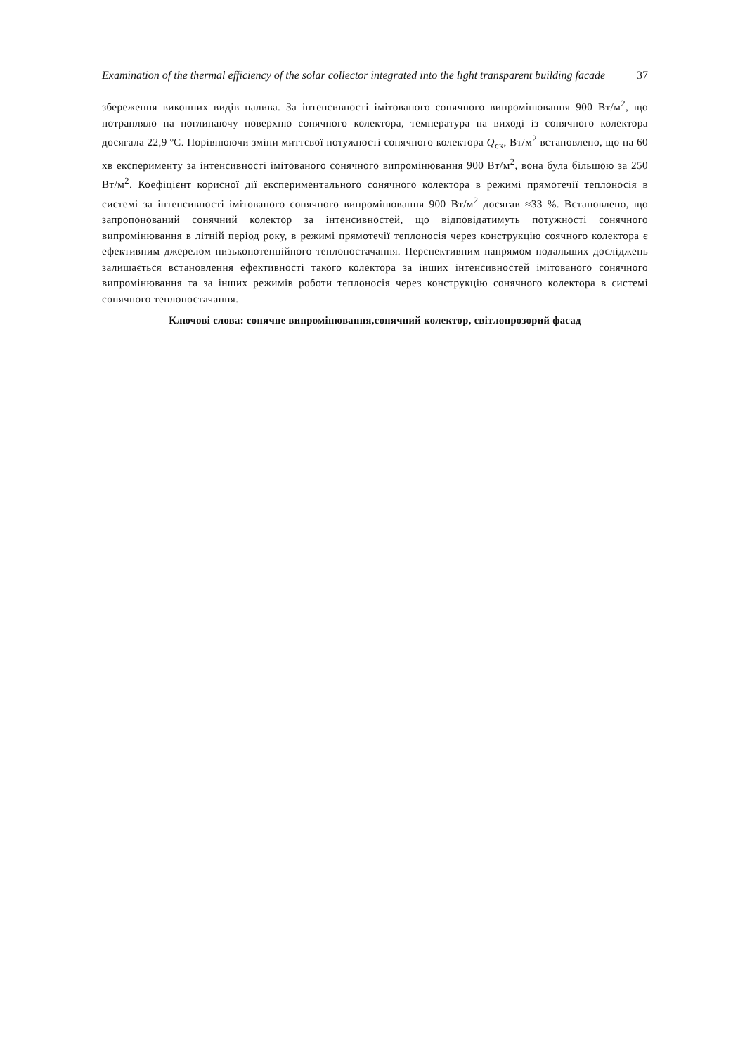Examination of the thermal efficiency of the solar collector integrated into the light transparent building facade 37
збереження викопних видів палива. За інтенсивності імітованого сонячного випромінювання 900 Вт/м<sup>2</sup>, що потрапляло на поглинаючу поверхню сонячного колектора, температура на виході із сонячного колектора досягала 22,9 ºС. Порівнюючи зміни миттєвої потужності сонячного колектора Q<sub>ск</sub>, Вт/м<sup>2</sup> встановлено, що на 60 хв експерименту за інтенсивності імітованого сонячного випромінювання 900 Вт/м<sup>2</sup>, вона була більшою за 250 Вт/м<sup>2</sup>. Коефіцієнт корисної дії експериментального сонячного колектора в режимі прямотечії теплоносія в системі за інтенсивності імітованого сонячного випромінювання 900 Вт/м<sup>2</sup> досягав ≈33 %. Встановлено, що запропонований сонячний колектор за інтенсивностей, що відповідатимуть потужності сонячного випромінювання в літній період року, в режимі прямотечії теплоносія через конструкцію соячного колектора є ефективним джерелом низькопотенційного теплопостачання. Перспективним напрямом подальших досліджень залишається встановлення ефективності такого колектора за інших інтенсивностей імітованого сонячного випромінювання та за інших режимів роботи теплоносія через конструкцію сонячного колектора в системі сонячного теплопостачання.
Ключові слова: сонячне випромінювання,сонячний колектор, світлопрозорий фасад